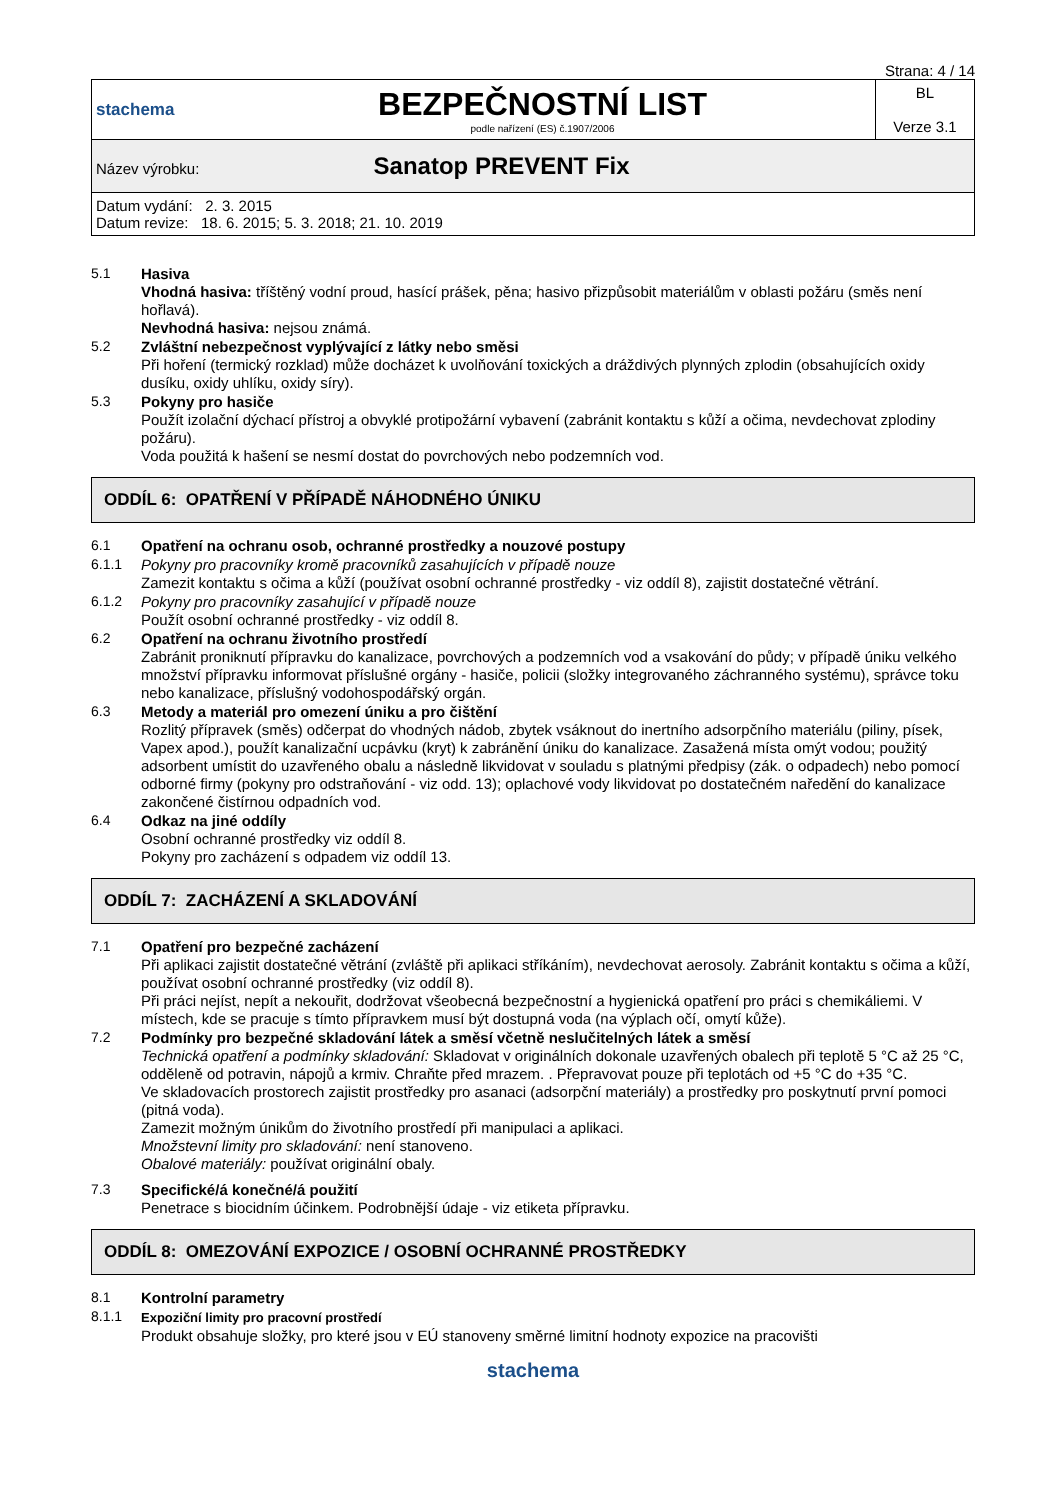Strana: 4 / 14
| stachema | BEZPEČNOSTNÍ LIST podle nařízení (ES) č.1907/2006 | BL Verze 3.1 |
| Název výrobku: Sanatop PREVENT Fix | | |
| Datum vydání: 2. 3. 2015 Datum revize: 18. 6. 2015; 5. 3. 2018; 21. 10. 2019 | | |
5.1
Hasiva
Vhodná hasiva: tříštěný vodní proud, hasící prášek, pěna; hasivo přizpůsobit materiálům v oblasti požáru (směs není hořlavá).
Nevhodná hasiva: nejsou známá.
5.2
Zvláštní nebezpečnost vyplývající z látky nebo směsi
Při hoření (termický rozklad) může docházet k uvolňování toxických a dráždivých plynných zplodin (obsahujících oxidy dusíku, oxidy uhlíku, oxidy síry).
5.3
Pokyny pro hasiče
Použít izolační dýchací přístroj a obvyklé protipožární vybavení (zabránit kontaktu s kůží a očima, nevdechovat zplodiny požáru).
Voda použitá k hašení se nesmí dostat do povrchových nebo podzemních vod.
ODDÍL 6: OPATŘENÍ V PŘÍPADĚ NÁHODNÉHO ÚNIKU
6.1
Opatření na ochranu osob, ochranné prostředky a nouzové postupy
6.1.1
Pokyny pro pracovníky kromě pracovníků zasahujících v případě nouze
Zamezit kontaktu s očima a kůží (používat osobní ochranné prostředky - viz oddíl 8), zajistit dostatečné větrání.
6.1.2
Pokyny pro pracovníky zasahující v případě nouze
Použít osobní ochranné prostředky - viz oddíl 8.
6.2
Opatření na ochranu životního prostředí
Zabránit proniknutí přípravku do kanalizace, povrchových a podzemních vod a vsakování do půdy; v případě úniku velkého množství přípravku informovat příslušné orgány - hasiče, policii (složky integrovaného záchranného systému), správce toku nebo kanalizace, příslušný vodohospodářský orgán.
6.3
Metody a materiál pro omezení úniku a pro čištění
Rozlitý přípravek (směs) odčerpat do vhodných nádob, zbytek vsáknout do inertního adsorpčního materiálu (piliny, písek, Vapex apod.), použít kanalizační ucpávku (kryt) k zabránění úniku do kanalizace. Zasažená místa omýt vodou; použitý adsorbent umístit do uzavřeného obalu a následně likvidovat v souladu s platnými předpisy (zák. o odpadech) nebo pomocí odborné firmy (pokyny pro odstraňování - viz odd. 13); oplachové vody likvidovat po dostatečném naředění do kanalizace zakončené čistírnou odpadních vod.
6.4
Odkaz na jiné oddíly
Osobní ochranné prostředky viz oddíl 8.
Pokyny pro zacházení s odpadem viz oddíl 13.
ODDÍL 7: ZACHÁZENÍ A SKLADOVÁNÍ
7.1
Opatření pro bezpečné zacházení
Při aplikaci zajistit dostatečné větrání (zvláště při aplikaci stříkáním), nevdechovat aerosoly. Zabránit kontaktu s očima a kůží, používat osobní ochranné prostředky (viz oddíl 8).
Při práci nejíst, nepít a nekouřit, dodržovat všeobecná bezpečnostní a hygienická opatření pro práci s chemikáliemi. V místech, kde se pracuje s tímto přípravkem musí být dostupná voda (na výplach očí, omytí kůže).
7.2
Podmínky pro bezpečné skladování látek a směsí včetně neslučitelných látek a směsí
Technická opatření a podmínky skladování: Skladovat v originálních dokonale uzavřených obalech při teplotě 5 °C až 25 °C, odděleně od potravin, nápojů a krmiv. Chraňte před mrazem. . Přepravovat pouze při teplotách od +5 °C do +35 °C.
Ve skladovacích prostorech zajistit prostředky pro asanaci (adsorpční materiály) a prostředky pro poskytnutí první pomoci (pitná voda).
Zamezit možným únikům do životního prostředí při manipulaci a aplikaci.
Množstevní limity pro skladování: není stanoveno.
Obalové materiály: používat originální obaly.
7.3
Specifické/á konečné/á použití
Penetrace s biocidním účinkem. Podrobnější údaje - viz etiketa přípravku.
ODDÍL 8: OMEZOVÁNÍ EXPOZICE / OSOBNÍ OCHRANNÉ PROSTŘEDKY
8.1
Kontrolní parametry
8.1.1
Expoziční limity pro pracovní prostředí
Produkt obsahuje složky, pro které jsou v EÚ stanoveny směrné limitní hodnoty expozice na pracovišti
stachema